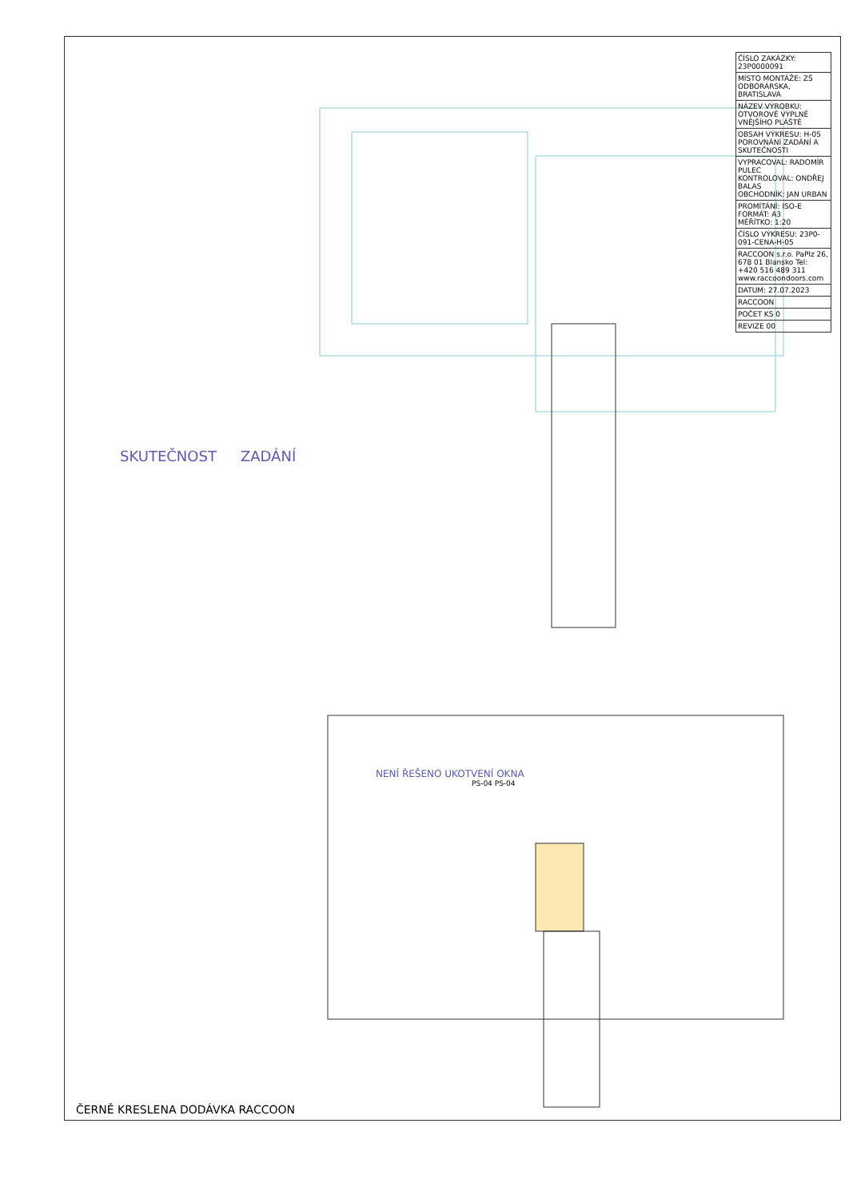SKUTEČNOST ZADÁNÍ
NENÍ ŘEŠENO UKOTVENÍ OKNA
PS-04 PS-04
| ČÍSLO ZAKÁZKY: 23P0000091 |
| MÍSTO MONTÁŽE: ZŠ ODBORÁRSKA, BRATISLAVA |
| NÁZEV VÝROBKU: OTVOROVÉ VÝPLNĚ VNĚJŠÍHO PLÁŠTĚ |
| OBSAH VÝKRESU: H-05 POROVNÁNÍ ZADÁNÍ A SKUTEČNOSTI |
| VYPRACOVAL: RADOMÍR PULEC KONTROLOVAL: ONDŘEJ BALAS OBCHODNÍK: JAN URBAN |
| PROMÍTÁNÍ: ISO-E FORMÁT: A3 MĚŘÍTKO: 1:20 |
| ČÍSLO VÝKRESU: 23P0-091-CENA-H-05 |
| RACCOON s.r.o. PaPlz 26, 678 01 Blansko Tel: +420 516 489 311 www.raccoondoors.com |
| DATUM: 27.07.2023 |
| RACCOON |
| POČET KS 0 |
| REVIZE 00 |
ČERNĚ KRESLENA DODÁVKA RACCOON